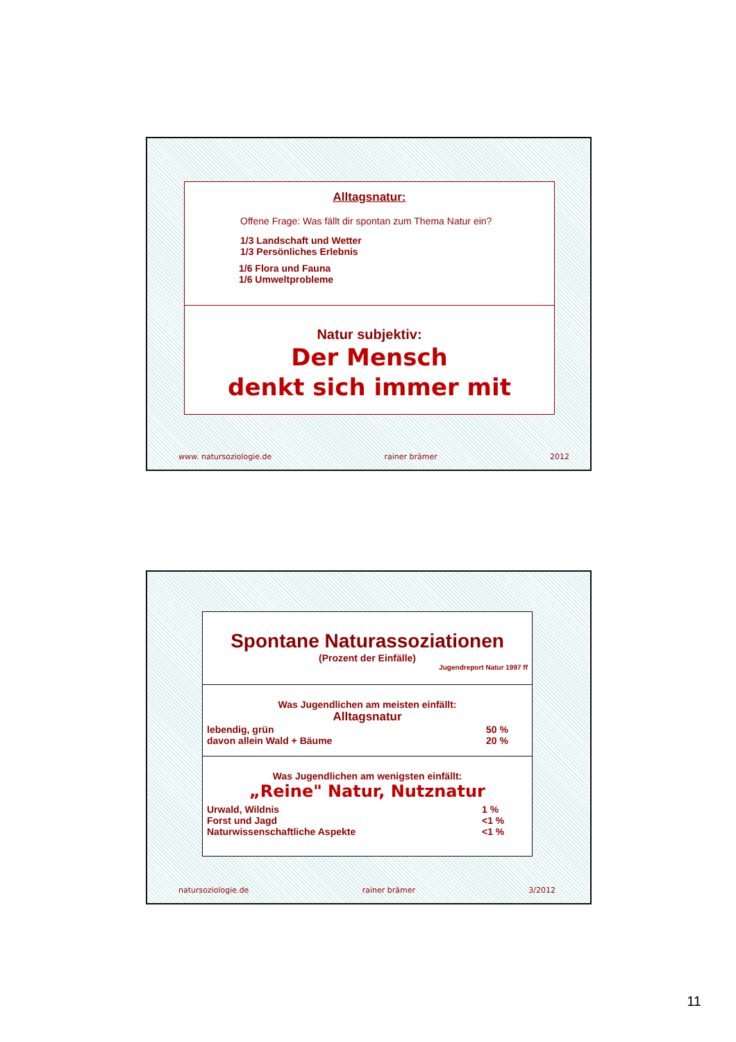Alltagsnatur:
Offene Frage: Was fällt dir spontan zum Thema Natur ein?
1/3 Landschaft und Wetter
1/3 Persönliches Erlebnis
1/6 Flora und Fauna
1/6 Umweltprobleme
Natur subjektiv:
Der Mensch
denkt sich immer mit
www. natursoziologie.de rainer brämer 2012
Spontane Naturassoziationen
(Prozent der Einfälle)
Jugendreport Natur 1997 ff
Was Jugendlichen am meisten einfällt:
Alltagsnatur
| lebendig, grün | 50 % |
| davon allein Wald + Bäume | 20 % |
Was Jugendlichen am wenigsten einfällt:
„Reine" Natur, Nutznatur
| Urwald, Wildnis | 1 % |
| Forst und Jagd | <1 % |
| Naturwissenschaftliche Aspekte | <1 % |
natursoziologie.de rainer brämer 3/2012
11